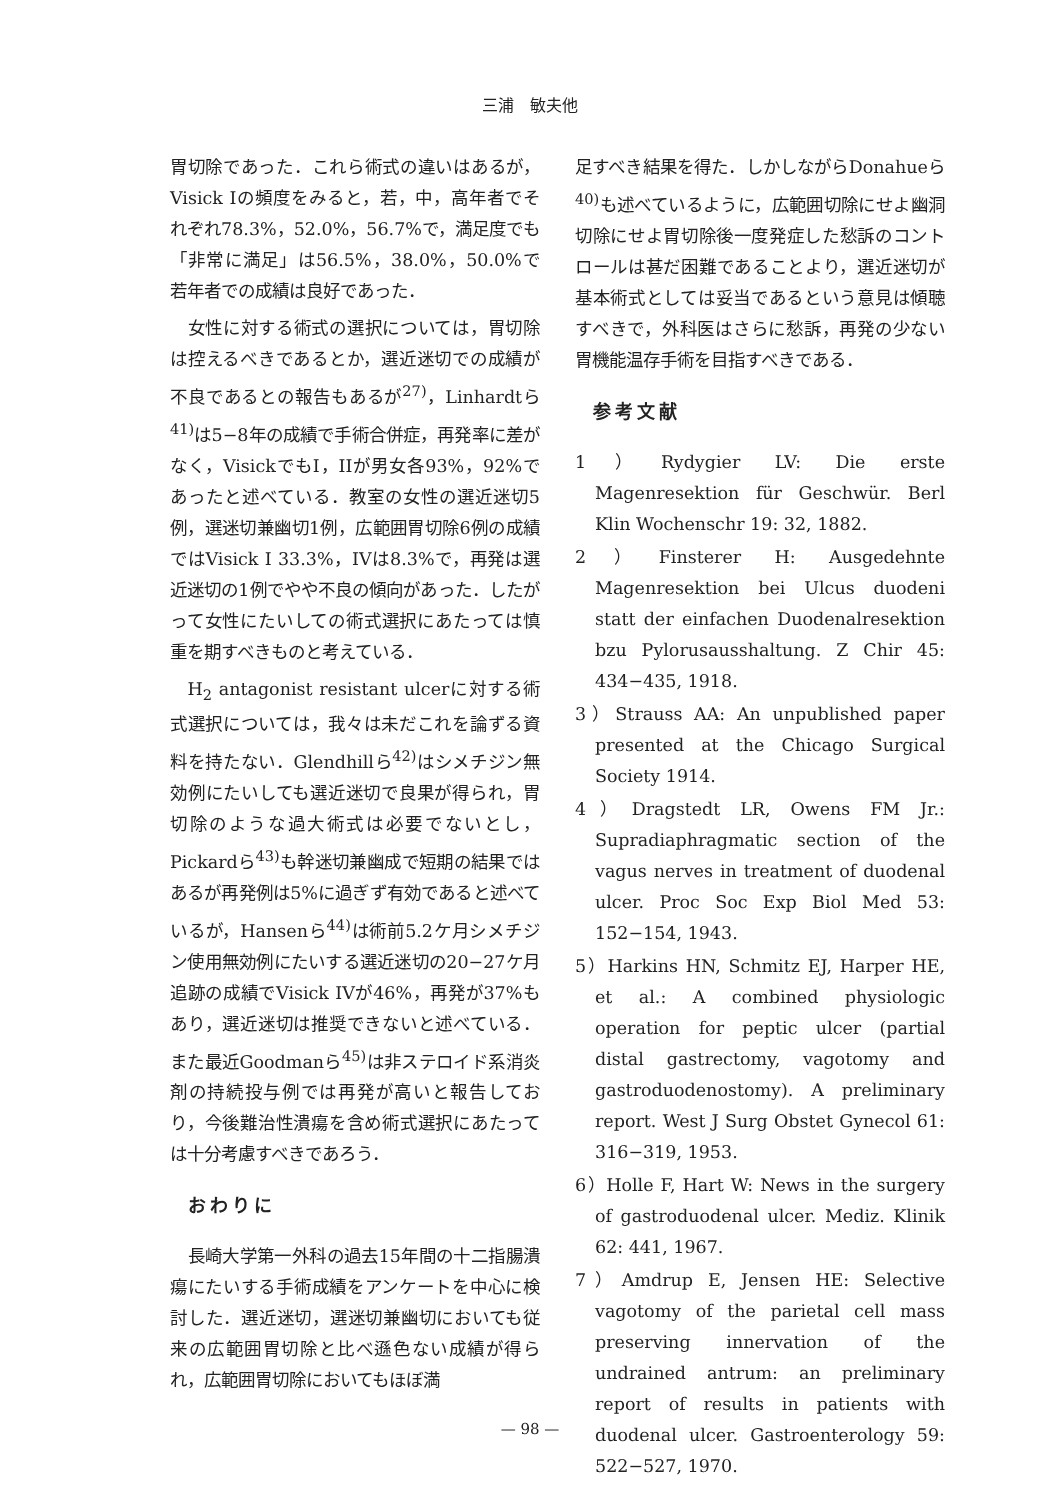三浦　敏夫他
胃切除であった．これら術式の違いはあるが，Visick Iの頻度をみると，若，中，高年者でそれぞれ78.3%，52.0%，56.7%で，満足度でも「非常に満足」は56.5%，38.0%，50.0%で若年者での成績は良好であった．
女性に対する術式の選択については，胃切除は控えるべきであるとか，選近迷切での成績が不良であるとの報告もあるが<sup>27)</sup>，Linhardtら<sup>41)</sup>は5−8年の成績で手術合併症，再発率に差がなく，VisickでもI，IIが男女各93%，92%であったと述べている．教室の女性の選近迷切5例，選迷切兼幽切1例，広範囲胃切除6例の成績ではVisick I 33.3%，IVは8.3%で，再発は選近迷切の1例でやや不良の傾向があった．したがって女性にたいしての術式選択にあたっては慎重を期すべきものと考えている．
H<sub>2</sub> antagonist resistant ulcerに対する術式選択については，我々は未だこれを論ずる資料を持たない．Glendhillら<sup>42)</sup>はシメチジン無効例にたいしても選近迷切で良果が得られ，胃切除のような過大術式は必要でないとし，Pickardら<sup>43)</sup>も幹迷切兼幽成で短期の結果ではあるが再発例は5%に過ぎず有効であると述べているが，Hansenら<sup>44)</sup>は術前5.2ケ月シメチジン使用無効例にたいする選近迷切の20−27ケ月追跡の成績でVisick IVが46%，再発が37%もあり，選近迷切は推奨できないと述べている．また最近Goodmanら<sup>45)</sup>は非ステロイド系消炎剤の持続投与例では再発が高いと報告しており，今後難治性潰瘍を含め術式選択にあたっては十分考慮すべきであろう．
おわりに
長崎大学第一外科の過去15年間の十二指腸潰瘍にたいする手術成績をアンケートを中心に検討した．選近迷切，選迷切兼幽切においても従来の広範囲胃切除と比べ遜色ない成績が得られ，広範囲胃切除においてもほぼ満
足すべき結果を得た．しかしながらDonahueら<sup>40)</sup>も述べているように，広範囲切除にせよ幽洞切除にせよ胃切除後一度発症した愁訴のコントロールは甚だ困難であることより，選近迷切が基本術式としては妥当であるという意見は傾聴すべきで，外科医はさらに愁訴，再発の少ない胃機能温存手術を目指すべきである．
参考文献
1）Rydygier LV: Die erste Magenresektion für Geschwür. Berl Klin Wochenschr 19: 32, 1882.
2）Finsterer H: Ausgedehnte Magenresektion bei Ulcus duodeni statt der einfachen Duodenalresektion bzu Pylorusausshaltung. Z Chir 45: 434−435, 1918.
3）Strauss AA: An unpublished paper presented at the Chicago Surgical Society 1914.
4）Dragstedt LR, Owens FM Jr.: Supradiaphragmatic section of the vagus nerves in treatment of duodenal ulcer. Proc Soc Exp Biol Med 53: 152−154, 1943.
5）Harkins HN, Schmitz EJ, Harper HE, et al.: A combined physiologic operation for peptic ulcer (partial distal gastrectomy, vagotomy and gastroduodenostomy). A preliminary report. West J Surg Obstet Gynecol 61: 316−319, 1953.
6）Holle F, Hart W: News in the surgery of gastroduodenal ulcer. Mediz. Klinik 62: 441, 1967.
7）Amdrup E, Jensen HE: Selective vagotomy of the parietal cell mass preserving innervation of the undrained antrum: an preliminary report of results in patients with duodenal ulcer. Gastroenterology 59: 522−527, 1970.
— 98 —